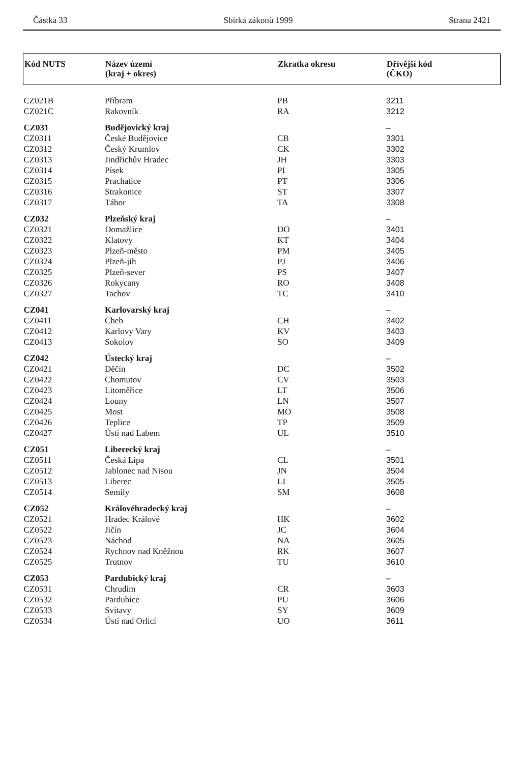Částka 33 Sbírka zákonů 1999 Strana 2421
| Kód NUTS | Název území (kraj + okres) | Zkratka okresu | Dřívější kód (ČKO) |
| --- | --- | --- | --- |
| CZ021B | Příbram | PB | 3211 |
| CZ021C | Rakovník | RA | 3212 |
| CZ031 | Budějovický kraj | | – |
| CZ0311 | České Budějovice | CB | 3301 |
| CZ0312 | Český Krumlov | CK | 3302 |
| CZ0313 | Jindřichův Hradec | JH | 3303 |
| CZ0314 | Písek | PI | 3305 |
| CZ0315 | Prachatice | PT | 3306 |
| CZ0316 | Strakonice | ST | 3307 |
| CZ0317 | Tábor | TA | 3308 |
| CZ032 | Plzeňský kraj | | – |
| CZ0321 | Domažlice | DO | 3401 |
| CZ0322 | Klatovy | KT | 3404 |
| CZ0323 | Plzeň-město | PM | 3405 |
| CZ0324 | Plzeň-jih | PJ | 3406 |
| CZ0325 | Plzeň-sever | PS | 3407 |
| CZ0326 | Rokycany | RO | 3408 |
| CZ0327 | Tachov | TC | 3410 |
| CZ041 | Karlovarský kraj | | – |
| CZ0411 | Cheb | CH | 3402 |
| CZ0412 | Karlovy Vary | KV | 3403 |
| CZ0413 | Sokolov | SO | 3409 |
| CZ042 | Ústecký kraj | | – |
| CZ0421 | Děčín | DC | 3502 |
| CZ0422 | Chomutov | CV | 3503 |
| CZ0423 | Litoměřice | LT | 3506 |
| CZ0424 | Louny | LN | 3507 |
| CZ0425 | Most | MO | 3508 |
| CZ0426 | Teplice | TP | 3509 |
| CZ0427 | Ústí nad Labem | UL | 3510 |
| CZ051 | Liberecký kraj | | – |
| CZ0511 | Česká Lípa | CL | 3501 |
| CZ0512 | Jablonec nad Nisou | JN | 3504 |
| CZ0513 | Liberec | LI | 3505 |
| CZ0514 | Semily | SM | 3608 |
| CZ052 | Královéhradecký kraj | | – |
| CZ0521 | Hradec Králové | HK | 3602 |
| CZ0522 | Jičín | JC | 3604 |
| CZ0523 | Náchod | NA | 3605 |
| CZ0524 | Rychnov nad Kněžnou | RK | 3607 |
| CZ0525 | Trutnov | TU | 3610 |
| CZ053 | Pardubický kraj | | – |
| CZ0531 | Chrudim | CR | 3603 |
| CZ0532 | Pardubice | PU | 3606 |
| CZ0533 | Svitavy | SY | 3609 |
| CZ0534 | Ústí nad Orlicí | UO | 3611 |